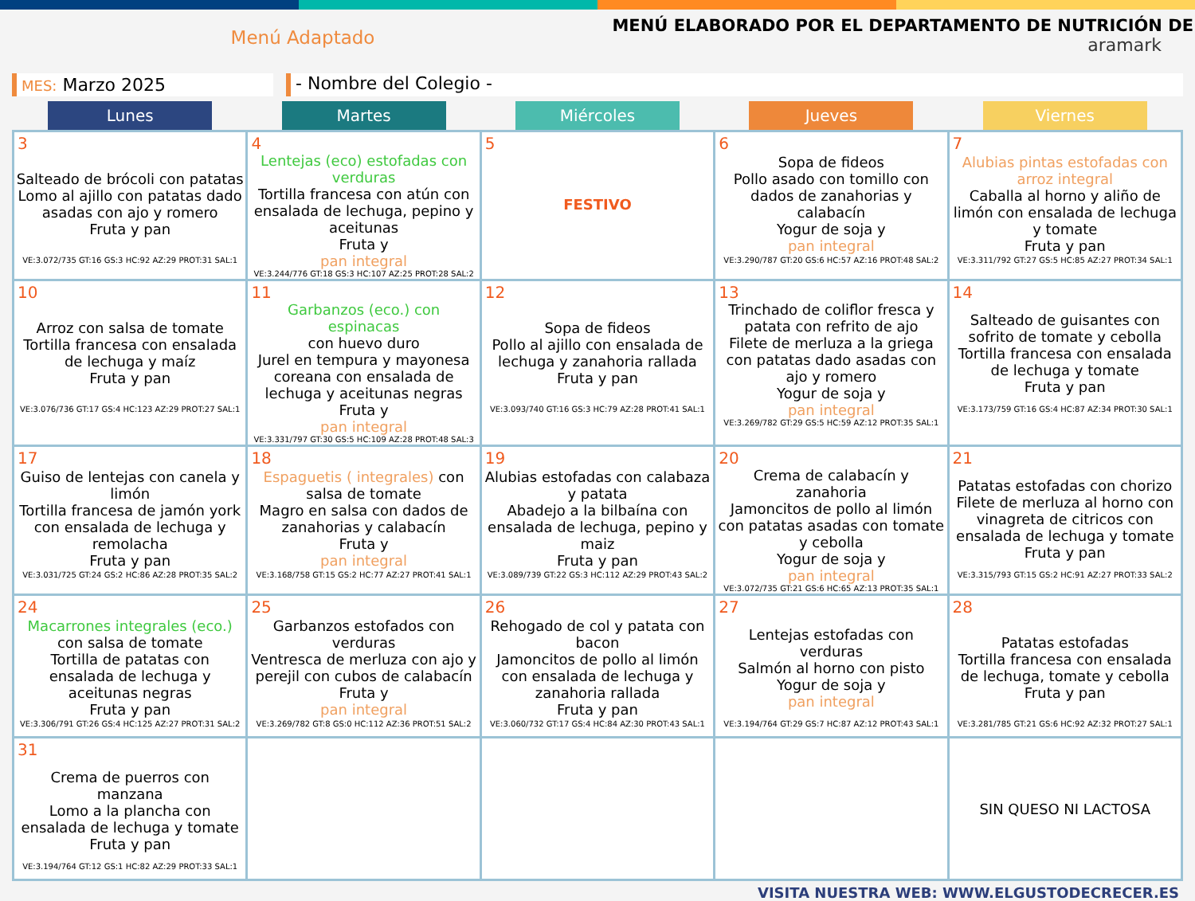Menú Adaptado
MENÚ ELABORADO POR EL DEPARTAMENTO DE NUTRICIÓN DE
aramark
MES: Marzo 2025 - Nombre del Colegio -
| Lunes | Martes | Miércoles | Jueves | Viernes |
| --- | --- | --- | --- | --- |
| 3 Salteado de brócoli con patatas Lomo al ajillo con patatas dado asadas con ajo y romero Fruta y pan VE:3.072/735 GT:16 GS:3 HC:92 AZ:29 PROT:31 SAL:1 | 4 Lentejas (eco) estofadas con verduras Tortilla francesa con atún con ensalada de lechuga, pepino y aceitunas Fruta y pan integral VE:3.244/776 GT:18 GS:3 HC:107 AZ:25 PROT:28 SAL:2 | 5 FESTIVO | 6 Sopa de fideos Pollo asado con tomillo con dados de zanahorias y calabacín Yogur de soja y pan integral VE:3.290/787 GT:20 GS:6 HC:57 AZ:16 PROT:48 SAL:2 | 7 Alubias pintas estofadas con arroz integral Caballa al horno y aliño de limón con ensalada de lechuga y tomate Fruta y pan VE:3.311/792 GT:27 GS:5 HC:85 AZ:27 PROT:34 SAL:1 |
| 10 Arroz con salsa de tomate Tortilla francesa con ensalada de lechuga y maíz Fruta y pan VE:3.076/736 GT:17 GS:4 HC:123 AZ:29 PROT:27 SAL:1 | 11 Garbanzos (eco.) con espinacas con huevo duro Jurel en tempura y mayonesa coreana con ensalada de lechuga y aceitunas negras Fruta y pan integral VE:3.331/797 GT:30 GS:5 HC:109 AZ:28 PROT:48 SAL:3 | 12 Sopa de fideos Pollo al ajillo con ensalada de lechuga y zanahoria rallada Fruta y pan VE:3.093/740 GT:16 GS:3 HC:79 AZ:28 PROT:41 SAL:1 | 13 Trinchado de coliflor fresca y patata con refrito de ajo Filete de merluza a la griega con patatas dado asadas con ajo y romero Yogur de soja y pan integral VE:3.269/782 GT:29 GS:5 HC:59 AZ:12 PROT:35 SAL:1 | 14 Salteado de guisantes con sofrito de tomate y cebolla Tortilla francesa con ensalada de lechuga y tomate Fruta y pan VE:3.173/759 GT:16 GS:4 HC:87 AZ:34 PROT:30 SAL:1 |
| 17 Guiso de lentejas con canela y limón Tortilla francesa de jamón york con ensalada de lechuga y remolacha Fruta y pan VE:3.031/725 GT:24 GS:2 HC:86 AZ:28 PROT:35 SAL:2 | 18 Espaguetis ( integrales) con salsa de tomate Magro en salsa con dados de zanahorias y calabacín Fruta y pan integral VE:3.168/758 GT:15 GS:2 HC:77 AZ:27 PROT:41 SAL:1 | 19 Alubias estofadas con calabaza y patata Abadejo a la bilbaína con ensalada de lechuga, pepino y maiz Fruta y pan VE:3.089/739 GT:22 GS:3 HC:112 AZ:29 PROT:43 SAL:2 | 20 Crema de calabacín y zanahoria Jamoncitos de pollo al limón con patatas asadas con tomate y cebolla Yogur de soja y pan integral VE:3.072/735 GT:21 GS:6 HC:65 AZ:13 PROT:35 SAL:1 | 21 Patatas estofadas con chorizo Filete de merluza al horno con vinagreta de citricos con ensalada de lechuga y tomate Fruta y pan VE:3.315/793 GT:15 GS:2 HC:91 AZ:27 PROT:33 SAL:2 |
| 24 Macarrones integrales (eco.) con salsa de tomate Tortilla de patatas con ensalada de lechuga y aceitunas negras Fruta y pan VE:3.306/791 GT:26 GS:4 HC:125 AZ:27 PROT:31 SAL:2 | 25 Garbanzos estofados con verduras Ventresca de merluza con ajo y perejil con cubos de calabacín Fruta y pan integral VE:3.269/782 GT:8 GS:0 HC:112 AZ:36 PROT:51 SAL:2 | 26 Rehogado de col y patata con bacon Jamoncitos de pollo al limón con ensalada de lechuga y zanahoria rallada Fruta y pan VE:3.060/732 GT:17 GS:4 HC:84 AZ:30 PROT:43 SAL:1 | 27 Lentejas estofadas con verduras Salmón al horno con pisto Yogur de soja y pan integral VE:3.194/764 GT:29 GS:7 HC:87 AZ:12 PROT:43 SAL:1 | 28 Patatas estofadas Tortilla francesa con ensalada de lechuga, tomate y cebolla Fruta y pan VE:3.281/785 GT:21 GS:6 HC:92 AZ:32 PROT:27 SAL:1 |
| 31 Crema de puerros con manzana Lomo a la plancha con ensalada de lechuga y tomate Fruta y pan VE:3.194/764 GT:12 GS:1 HC:82 AZ:29 PROT:33 SAL:1 | | | | SIN QUESO NI LACTOSA |
VISITA NUESTRA WEB: WWW.ELGUSTODECRECER.ES